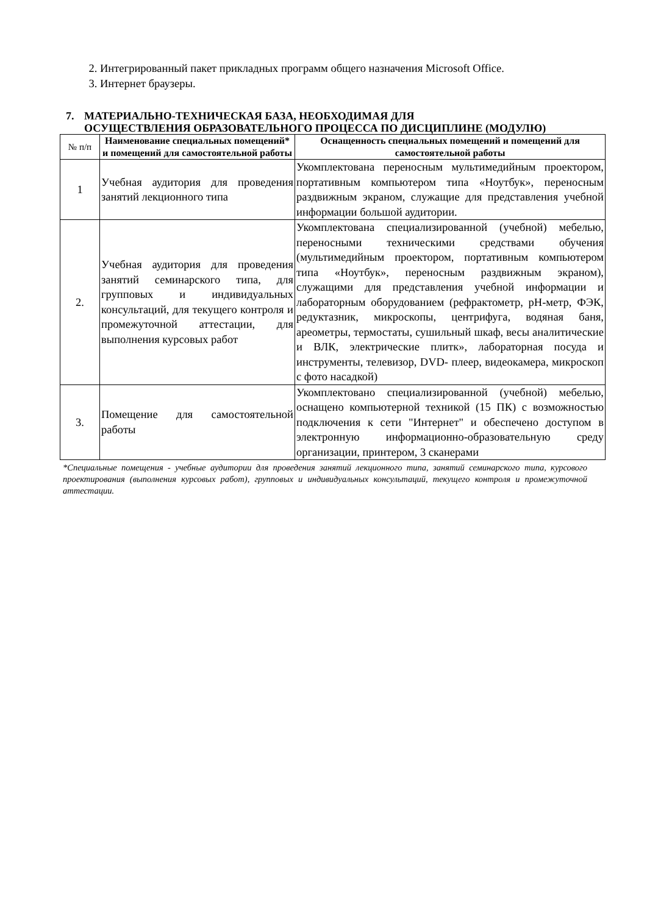2. Интегрированный пакет прикладных программ общего назначения Microsoft Office.
3. Интернет браузеры.
7. МАТЕРИАЛЬНО-ТЕХНИЧЕСКАЯ БАЗА, НЕОБХОДИМАЯ ДЛЯ
ОСУЩЕСТВЛЕНИЯ ОБРАЗОВАТЕЛЬНОГО ПРОЦЕССА ПО ДИСЦИПЛИНЕ (МОДУЛЮ)
| № п/п | Наименование специальных помещений* и помещений для самостоятельной работы | Оснащенность специальных помещений и помещений для самостоятельной работы |
| 1 | Учебная аудитория для проведения занятий лекционного типа | Укомплектована переносным мультимедийным проектором, портативным компьютером типа «Ноутбук», переносным раздвижным экраном, служащие для представления учебной информации большой аудитории. |
| 2. | Учебная аудитория для проведения занятий семинарского типа, для групповых и индивидуальных консультаций, для текущего контроля и промежуточной аттестации, для выполнения курсовых работ | Укомплектована специализированной (учебной) мебелью, переносными техническими средствами обучения (мультимедийным проектором, портативным компьютером типа «Ноутбук», переносным раздвижным экраном), служащими для представления учебной информации и лабораторным оборудованием (рефрактометр, рН-метр, ФЭК, редуктазник, микроскопы, центрифуга, водяная баня, ареометры, термостаты, сушильный шкаф, весы аналитические и ВЛК, электрические плитк», лабораторная посуда и инструменты, телевизор, DVD- плеер, видеокамера, микроскоп с фото насадкой) |
| 3. | Помещение для самостоятельной работы | Укомплектовано специализированной (учебной) мебелью, оснащено компьютерной техникой (15 ПК) с возможностью подключения к сети "Интернет" и обеспечено доступом в электронную информационно-образовательную среду организации, принтером, 3 сканерами |
*Специальные помещения - учебные аудитории для проведения занятий лекционного типа, занятий семинарского типа, курсового проектирования (выполнения курсовых работ), групповых и индивидуальных консультаций, текущего контроля и промежуточной аттестации.